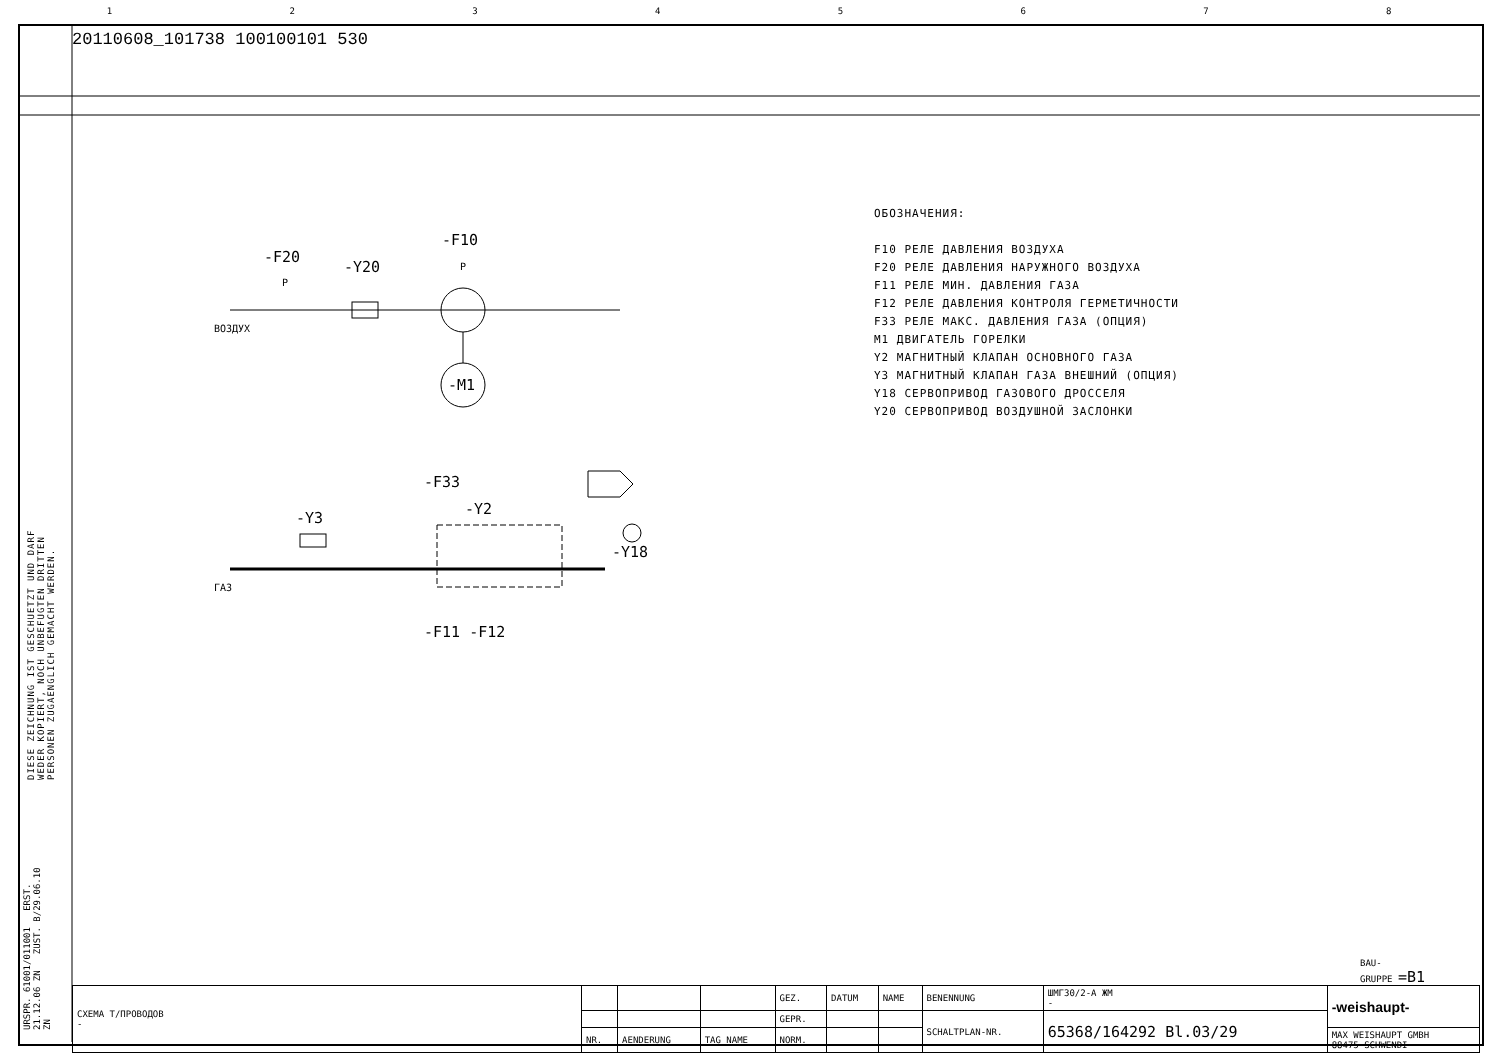12345678
20110608_101738 100100101 530
-F20
P
-Y20
-F10
P
-M1
ВОЗДУХ
-F33
-Y2
-Y3
-Y18
ГАЗ
-F11 -F12
ОБОЗНАЧЕНИЯ:
F10 РЕЛЕ ДАВЛЕНИЯ ВОЗДУХА
F20 РЕЛЕ ДАВЛЕНИЯ НАРУЖНОГО ВОЗДУХА
F11 РЕЛЕ МИН. ДАВЛЕНИЯ ГАЗА
F12 РЕЛЕ ДАВЛЕНИЯ КОНТРОЛЯ ГЕРМЕТИЧНОСТИ
F33 РЕЛЕ МАКС. ДАВЛЕНИЯ ГАЗА (ОПЦИЯ)
M1 ДВИГАТЕЛЬ ГОРЕЛКИ
Y2 МАГНИТНЫЙ КЛАПАН ОСНОВНОГО ГАЗА
Y3 МАГНИТНЫЙ КЛАПАН ГАЗА ВНЕШНИЙ (ОПЦИЯ)
Y18 СЕРВОПРИВОД ГАЗОВОГО ДРОССЕЛЯ
Y20 СЕРВОПРИВОД ВОЗДУШНОЙ ЗАСЛОНКИ
DIESE ZEICHNUNG IST GESCHUETZT UND DARF WEDER KOPIERT, NOCH UNBEFUGTEN DRITTEN PERSONEN ZUGAENGLICH GEMACHT WERDEN.
BAU-
GRUPPE =B1
| СХЕМА Т/ПРОВОДОВ - | | | | GEZ. | DATUM | NAME | BENENNUNG | ШМГ30/2-А ЖМ - | -weishaupt- |
| | | | | GEPR. | | | SCHALTPLAN-NR. | 65368/164292 Bl.03/29 | |
| | NR. | AENDERUNG | TAG NAME | NORM. | | | | | MAX WEISHAUPT GMBH 88475 SCHWENDI |
URSPR. 61001/011001 ERST. 21.12.06 ZN ZUST. B/29.06.10 ZN